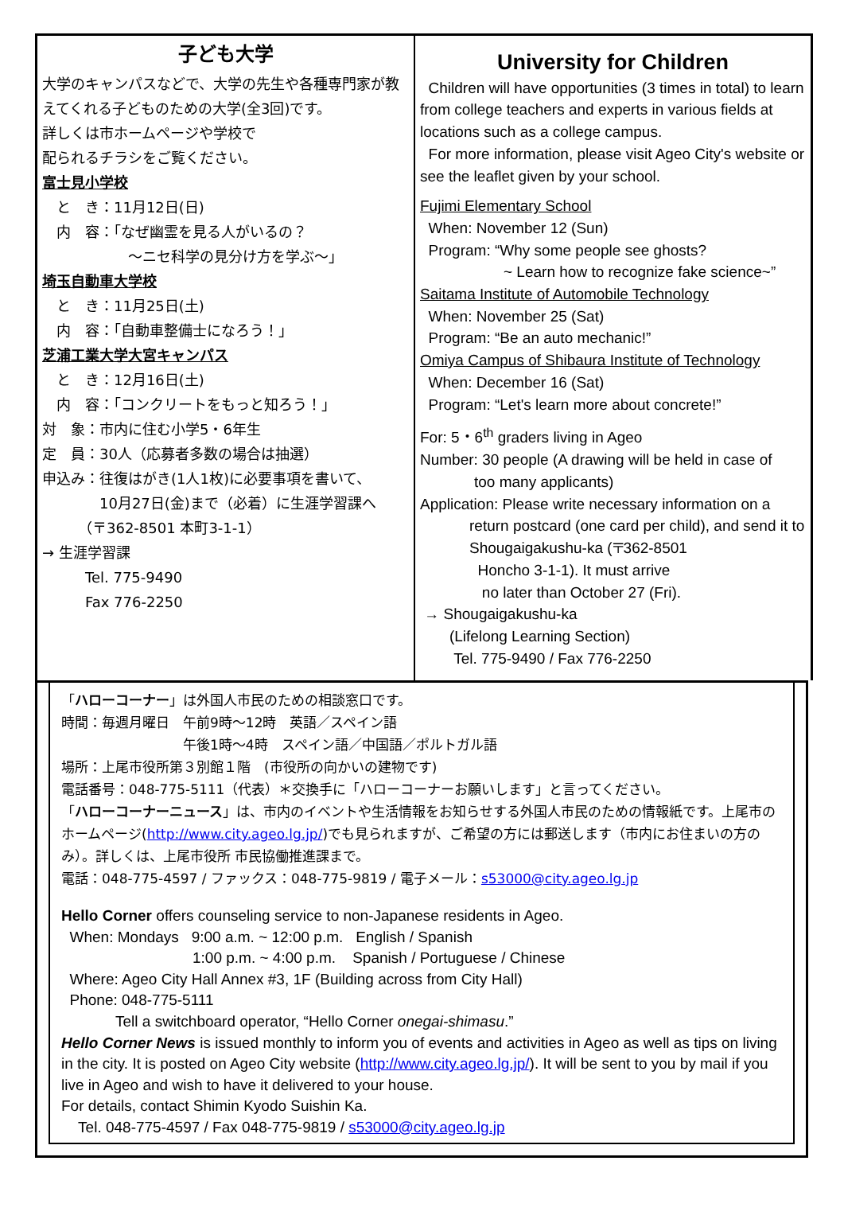子ども大学
大学のキャンパスなどで、大学の先生や各種専門家が教えてくれる子どものための大学(全3回)です。
詳しくは市ホームページや学校で
配られるチラシをご覧ください。
富士見小学校
　と　き：11月12日(日)
　内　容：「なぜ幽霊を見る人がいるの？
　　　　　　～ニセ科学の見分け方を学ぶ～」
埼玉自動車大学校
　と　き：11月25日(土)
　内　容：「自動車整備士になろう！」
芝浦工業大学大宮キャンパス
　と　き：12月16日(土)
　内　容：「コンクリートをもっと知ろう！」
対　象：市内に住む小学5・6年生
定　員：30人（応募者多数の場合は抽選）
申込み：往復はがき(1人1枚)に必要事項を書いて、
　　　　10月27日(金)まで（必着）に生涯学習課へ
　　　（〒362-8501 本町3-1-1）
→ 生涯学習課
　　　Tel. 775-9490
　　　Fax 776-2250
University for Children
Children will have opportunities (3 times in total) to learn from college teachers and experts in various fields at locations such as a college campus.
For more information, please visit Ageo City's website or see the leaflet given by your school.
Fujimi Elementary School
When: November 12 (Sun)
Program: “Why some people see ghosts?
~ Learn how to recognize fake science~”
Saitama Institute of Automobile Technology
When: November 25 (Sat)
Program: “Be an auto mechanic!”
Omiya Campus of Shibaura Institute of Technology
When: December 16 (Sat)
Program: “Let's learn more about concrete!”
For: 5・6<sup>th</sup> graders living in Ageo
Number: 30 people (A drawing will be held in case of
too many applicants)
Application: Please write necessary information on a
return postcard (one card per child), and send it to Shougaigakushu-ka (〒362-8501
Honcho 3-1-1). It must arrive
no later than October 27 (Fri).
→ Shougaigakushu-ka
(Lifelong Learning Section)
Tel. 775-9490 / Fax 776-2250
「ハローコーナー」は外国人市民のための相談窓口です。
時間：毎週月曜日　午前9時～12時　英語／スペイン語
　　　　　　　　　午後1時～4時　スペイン語／中国語／ポルトガル語
場所：上尾市役所第３別館１階　(市役所の向かいの建物です)
電話番号：048-775-5111（代表）＊交換手に「ハローコーナーお願いします」と言ってください。
「ハローコーナーニュース」は、市内のイベントや生活情報をお知らせする外国人市民のための情報紙です。上尾市のホームページ(http://www.city.ageo.lg.jp/)でも見られますが、ご希望の方には郵送します（市内にお住まいの方のみ）。詳しくは、上尾市役所 市民協働推進課まで。
電話：048-775-4597 / ファックス：048-775-9819 / 電子メール：s53000@city.ageo.lg.jp
Hello Corner offers counseling service to non-Japanese residents in Ageo.
When: Mondays 9:00 a.m. ~ 12:00 p.m. English / Spanish
1:00 p.m. ~ 4:00 p.m. Spanish / Portuguese / Chinese
Where: Ageo City Hall Annex #3, 1F (Building across from City Hall)
Phone: 048-775-5111
Tell a switchboard operator, “Hello Corner onegai-shimasu.”
Hello Corner News is issued monthly to inform you of events and activities in Ageo as well as tips on living in the city. It is posted on Ageo City website (http://www.city.ageo.lg.jp/). It will be sent to you by mail if you live in Ageo and wish to have it delivered to your house.
For details, contact Shimin Kyodo Suishin Ka.
Tel. 048-775-4597 / Fax 048-775-9819 / s53000@city.ageo.lg.jp